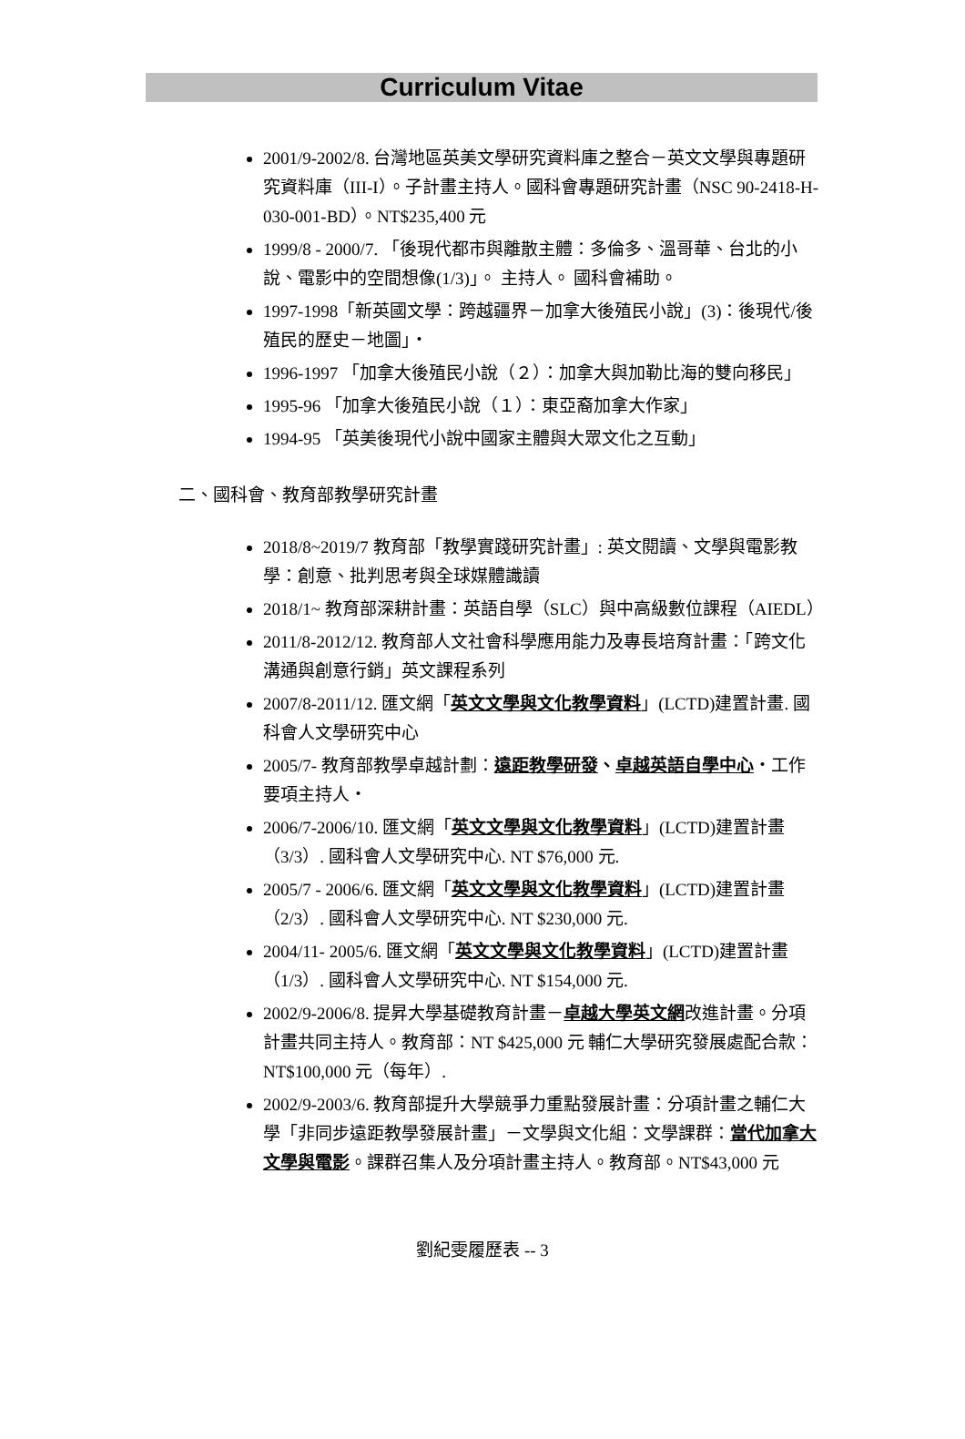Curriculum Vitae
2001/9-2002/8. 台灣地區英美文學研究資料庫之整合－英文文學與專題研究資料庫（III-I）。子計畫主持人。國科會專題研究計畫（NSC 90-2418-H-030-001-BD）。NT$235,400 元
1999/8 - 2000/7. 「後現代都市與離散主體：多倫多、溫哥華、台北的小說、電影中的空間想像(1/3)」。 主持人。 國科會補助。
1997-1998「新英國文學：跨越疆界－加拿大後殖民小說」(3)：後現代/後殖民的歷史－地圖」‧
1996-1997 「加拿大後殖民小說（２）：加拿大與加勒比海的雙向移民」
1995-96 「加拿大後殖民小說（１）：東亞裔加拿大作家」
1994-95 「英美後現代小說中國家主體與大眾文化之互動」
二、國科會、教育部教學研究計畫
2018/8~2019/7 教育部「教學實踐研究計畫」: 英文閱讀、文學與電影教學：創意、批判思考與全球媒體識讀
2018/1~ 教育部深耕計畫：英語自學（SLC）與中高級數位課程（AIEDL）
2011/8-2012/12. 教育部人文社會科學應用能力及專長培育計畫：「跨文化溝通與創意行銷」英文課程系列
2007/8-2011/12. 匯文網「英文文學與文化教學資料」(LCTD)建置計畫. 國科會人文學研究中心
2005/7- 教育部教學卓越計劃：遠距教學研發、卓越英語自學中心‧工作要項主持人‧
2006/7-2006/10. 匯文網「英文文學與文化教學資料」(LCTD)建置計畫（3/3）. 國科會人文學研究中心. NT $76,000 元.
2005/7 - 2006/6. 匯文網「英文文學與文化教學資料」(LCTD)建置計畫（2/3）. 國科會人文學研究中心. NT $230,000 元.
2004/11- 2005/6. 匯文網「英文文學與文化教學資料」(LCTD)建置計畫（1/3）. 國科會人文學研究中心. NT $154,000 元.
2002/9-2006/8. 提昇大學基礎教育計畫－卓越大學英文網改進計畫。分項計畫共同主持人。教育部：NT $425,000 元 輔仁大學研究發展處配合款：NT$100,000 元（每年）.
2002/9-2003/6. 教育部提升大學競爭力重點發展計畫：分項計畫之輔仁大學「非同步遠距教學發展計畫」－文學與文化組：文學課群：當代加拿大文學與電影。課群召集人及分項計畫主持人。教育部。NT$43,000 元
劉紀雯履歷表 -- 3